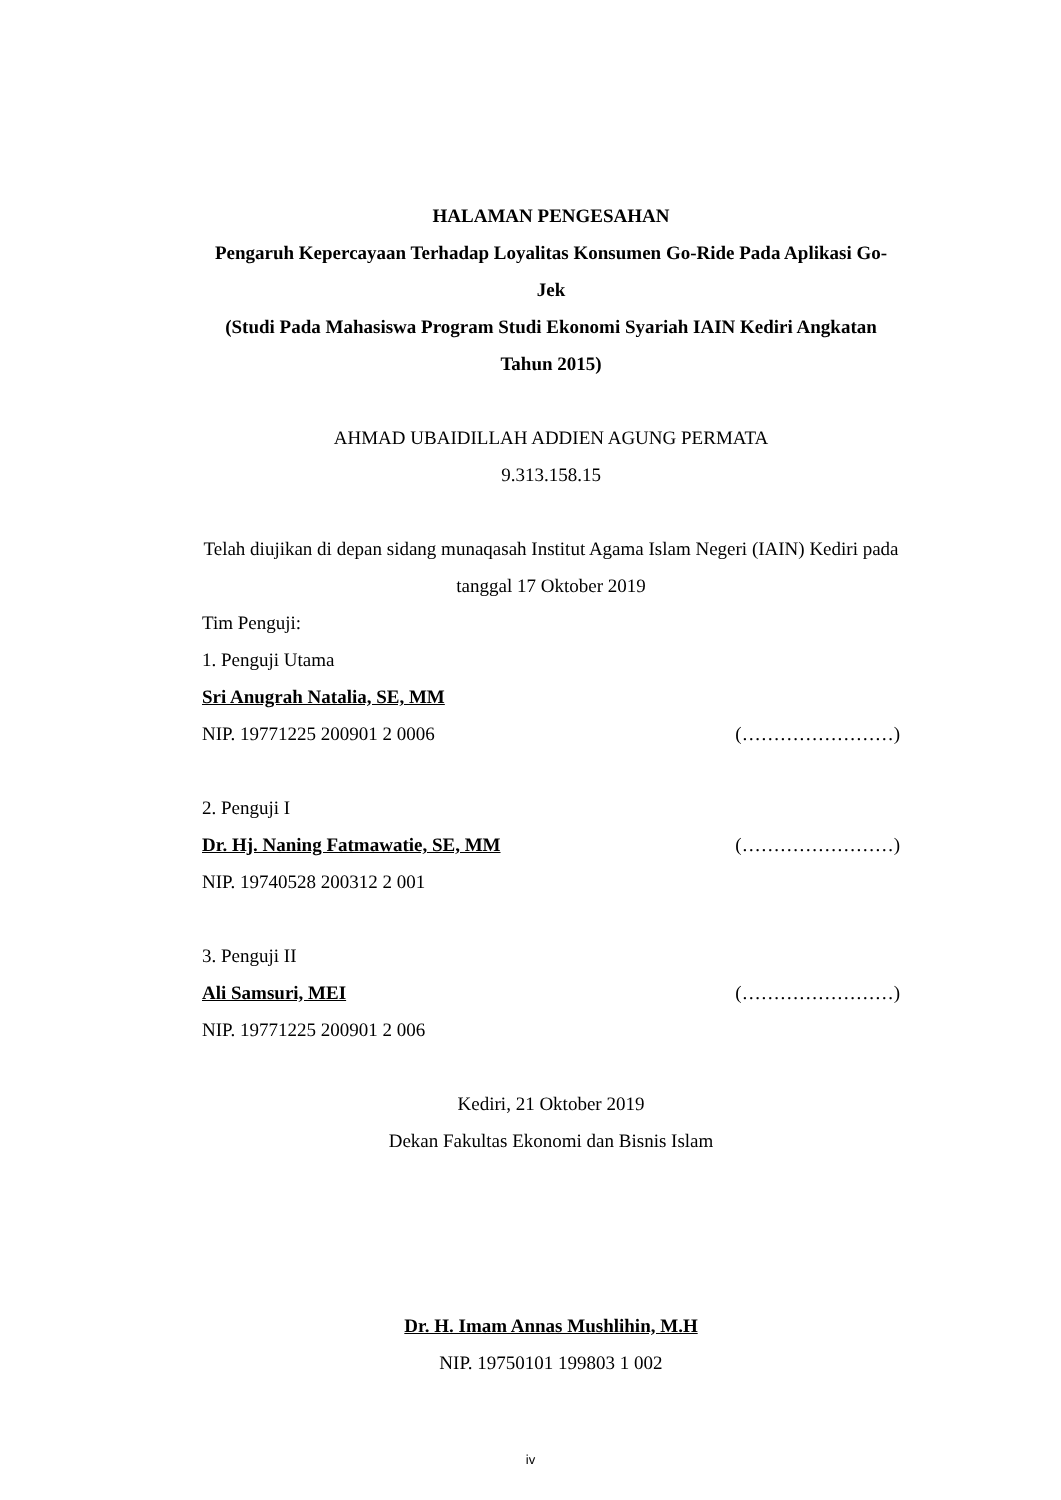HALAMAN PENGESAHAN
Pengaruh Kepercayaan Terhadap Loyalitas Konsumen Go-Ride Pada Aplikasi Go-Jek
(Studi Pada Mahasiswa Program Studi Ekonomi Syariah IAIN Kediri Angkatan Tahun 2015)
AHMAD UBAIDILLAH ADDIEN AGUNG PERMATA
9.313.158.15
Telah diujikan di depan sidang munaqasah Institut Agama Islam Negeri (IAIN) Kediri pada tanggal 17 Oktober 2019
Tim Penguji:
1. Penguji Utama
Sri Anugrah Natalia, SE, MM
NIP. 19771225 200901 2 0006 (……………………)
2. Penguji I
Dr. Hj. Naning Fatmawatie, SE, MM (……………………)
NIP. 19740528 200312 2 001
3. Penguji II
Ali Samsuri, MEI (……………………)
NIP. 19771225 200901 2 006
Kediri, 21 Oktober 2019
Dekan Fakultas Ekonomi dan Bisnis Islam
Dr. H. Imam Annas Mushlihin, M.H
NIP. 19750101 199803 1 002
iv